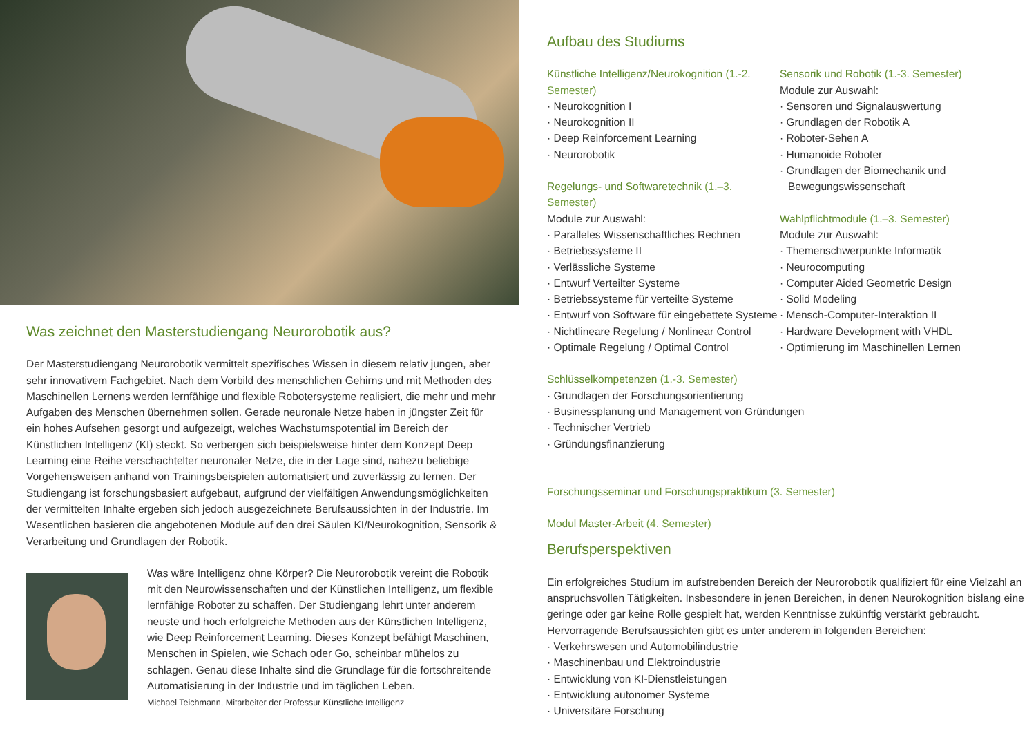Was zeichnet den Masterstudiengang Neurorobotik aus?
Der Masterstudiengang Neurorobotik vermittelt spezifisches Wissen in diesem relativ jungen, aber sehr innovativem Fachgebiet. Nach dem Vorbild des menschlichen Gehirns und mit Methoden des Maschinellen Lernens werden lernfähige und flexible Robotersysteme realisiert, die mehr und mehr Aufgaben des Menschen übernehmen sollen. Gerade neuronale Netze haben in jüngster Zeit für ein hohes Aufsehen gesorgt und aufgezeigt, welches Wachstumspotential im Bereich der Künstlichen Intelligenz (KI) steckt. So verbergen sich beispielsweise hinter dem Konzept Deep Learning eine Reihe verschachtelter neuronaler Netze, die in der Lage sind, nahezu beliebige Vorgehensweisen anhand von Trainingsbeispielen automatisiert und zuverlässig zu lernen. Der Studiengang ist forschungsbasiert aufgebaut, aufgrund der vielfältigen Anwendungsmöglichkeiten der vermittelten Inhalte ergeben sich jedoch ausgezeichnete Berufsaussichten in der Industrie. Im Wesentlichen basieren die angebotenen Module auf den drei Säulen KI/Neurokognition, Sensorik & Verarbeitung und Grundlagen der Robotik.
Was wäre Intelligenz ohne Körper? Die Neurorobotik vereint die Robotik mit den Neurowissenschaften und der Künstlichen Intelligenz, um flexible lernfähige Roboter zu schaffen. Der Studiengang lehrt unter anderem neuste und hoch erfolgreiche Methoden aus der Künstlichen Intelligenz, wie Deep Reinforcement Learning. Dieses Konzept befähigt Maschinen, Menschen in Spielen, wie Schach oder Go, scheinbar mühelos zu schlagen. Genau diese Inhalte sind die Grundlage für die fortschreitende Automatisierung in der Industrie und im täglichen Leben.
Michael Teichmann, Mitarbeiter der Professur Künstliche Intelligenz
Aufbau des Studiums
Künstliche Intelligenz/Neurokognition (1.-2. Semester)
· Neurokognition I
· Neurokognition II
· Deep Reinforcement Learning
· Neurorobotik
Regelungs- und Softwaretechnik (1.–3. Semester)
Module zur Auswahl:
· Paralleles Wissenschaftliches Rechnen
· Betriebssysteme II
· Verlässliche Systeme
· Entwurf Verteilter Systeme
· Betriebssysteme für verteilte Systeme
· Entwurf von Software für eingebettete Systeme
· Nichtlineare Regelung / Nonlinear Control
· Optimale Regelung / Optimal Control
Sensorik und Robotik (1.-3. Semester)
Module zur Auswahl:
· Sensoren und Signalauswertung
· Grundlagen der Robotik A
· Roboter-Sehen A
· Humanoide Roboter
· Grundlagen der Biomechanik und Bewegungswissenschaft
Wahlpflichtmodule (1.–3. Semester)
Module zur Auswahl:
· Themenschwerpunkte Informatik
· Neurocomputing
· Computer Aided Geometric Design
· Solid Modeling
· Mensch-Computer-Interaktion II
· Hardware Development with VHDL
· Optimierung im Maschinellen Lernen
Schlüsselkompetenzen (1.-3. Semester)
· Grundlagen der Forschungsorientierung
· Businessplanung und Management von Gründungen
· Technischer Vertrieb
· Gründungsfinanzierung
Forschungsseminar und Forschungspraktikum (3. Semester)
Modul Master-Arbeit (4. Semester)
Berufsperspektiven
Ein erfolgreiches Studium im aufstrebenden Bereich der Neurorobotik qualifiziert für eine Vielzahl an anspruchsvollen Tätigkeiten. Insbesondere in jenen Bereichen, in denen Neurokognition bislang eine geringe oder gar keine Rolle gespielt hat, werden Kenntnisse zukünftig verstärkt gebraucht. Hervorragende Berufsaussichten gibt es unter anderem in folgenden Bereichen:
· Verkehrswesen und Automobilindustrie
· Maschinenbau und Elektroindustrie
· Entwicklung von KI-Dienstleistungen
· Entwicklung autonomer Systeme
· Universitäre Forschung